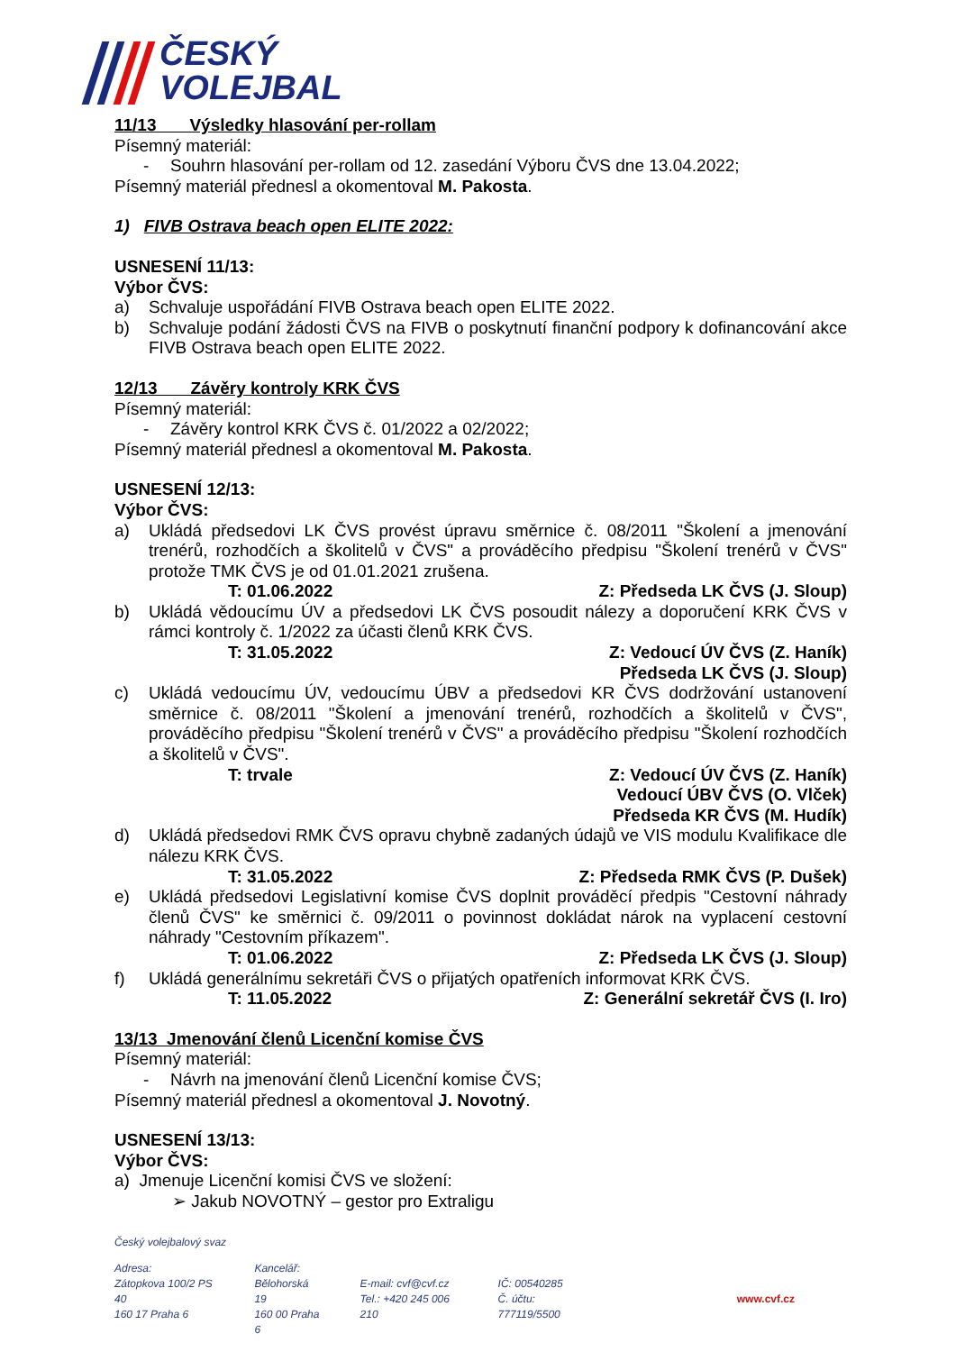ČESKÝ
VOLEJBAL
11/13 Výsledky hlasování per-rollam
Písemný materiál:
- Souhrn hlasování per-rollam od 12. zasedání Výboru ČVS dne 13.04.2022;
Písemný materiál přednesl a okomentoval M. Pakosta.
1) FIVB Ostrava beach open ELITE 2022:
USNESENÍ 11/13:
Výbor ČVS:
a) Schvaluje uspořádání FIVB Ostrava beach open ELITE 2022.
b) Schvaluje podání žádosti ČVS na FIVB o poskytnutí finanční podpory k dofinancování akce FIVB Ostrava beach open ELITE 2022.
12/13 Závěry kontroly KRK ČVS
Písemný materiál:
- Závěry kontrol KRK ČVS č. 01/2022 a 02/2022;
Písemný materiál přednesl a okomentoval M. Pakosta.
USNESENÍ 12/13:
Výbor ČVS:
a) Ukládá předsedovi LK ČVS provést úpravu směrnice č. 08/2011 "Školení a jmenování trenérů, rozhodčích a školitelů v ČVS" a prováděcího předpisu "Školení trenérů v ČVS" protože TMK ČVS je od 01.01.2021 zrušena.
T: 01.06.2022 Z: Předseda LK ČVS (J. Sloup)
b) Ukládá vědoucímu ÚV a předsedovi LK ČVS posoudit nálezy a doporučení KRK ČVS v rámci kontroly č. 1/2022 za účasti členů KRK ČVS.
T: 31.05.2022 Z: Vedoucí ÚV ČVS (Z. Haník)
Předseda LK ČVS (J. Sloup)
c) Ukládá vedoucímu ÚV, vedoucímu ÚBV a předsedovi KR ČVS dodržování ustanovení směrnice č. 08/2011 "Školení a jmenování trenérů, rozhodčích a školitelů v ČVS", prováděcího předpisu "Školení trenérů v ČVS" a prováděcího předpisu "Školení rozhodčích a školitelů v ČVS".
T: trvale Z: Vedoucí ÚV ČVS (Z. Haník)
Vedoucí ÚBV ČVS (O. Vlček)
Předseda KR ČVS (M. Hudík)
d) Ukládá předsedovi RMK ČVS opravu chybně zadaných údajů ve VIS modulu Kvalifikace dle nálezu KRK ČVS.
T: 31.05.2022 Z: Předseda RMK ČVS (P. Dušek)
e) Ukládá předsedovi Legislativní komise ČVS doplnit prováděcí předpis "Cestovní náhrady členů ČVS" ke směrnici č. 09/2011 o povinnost dokládat nárok na vyplacení cestovní náhrady "Cestovním příkazem".
T: 01.06.2022 Z: Předseda LK ČVS (J. Sloup)
f) Ukládá generálnímu sekretáři ČVS o přijatých opatřeních informovat KRK ČVS.
T: 11.05.2022 Z: Generální sekretář ČVS (I. Iro)
13/13 Jmenování členů Licenční komise ČVS
Písemný materiál:
- Návrh na jmenování členů Licenční komise ČVS;
Písemný materiál přednesl a okomentoval J. Novotný.
USNESENÍ 13/13:
Výbor ČVS:
a) Jmenuje Licenční komisi ČVS ve složení:
➢ Jakub NOVOTNÝ – gestor pro Extraligu
Český volejbalový svaz
Adresa:
Zátopkova 100/2 PS 40
160 17 Praha 6
Kancelář:
Bělohorská 19
160 00 Praha 6
E-mail: cvf@cvf.cz
Tel.: +420 245 006 210
IČ: 00540285
Č. účtu: 777119/5500
www.cvf.cz